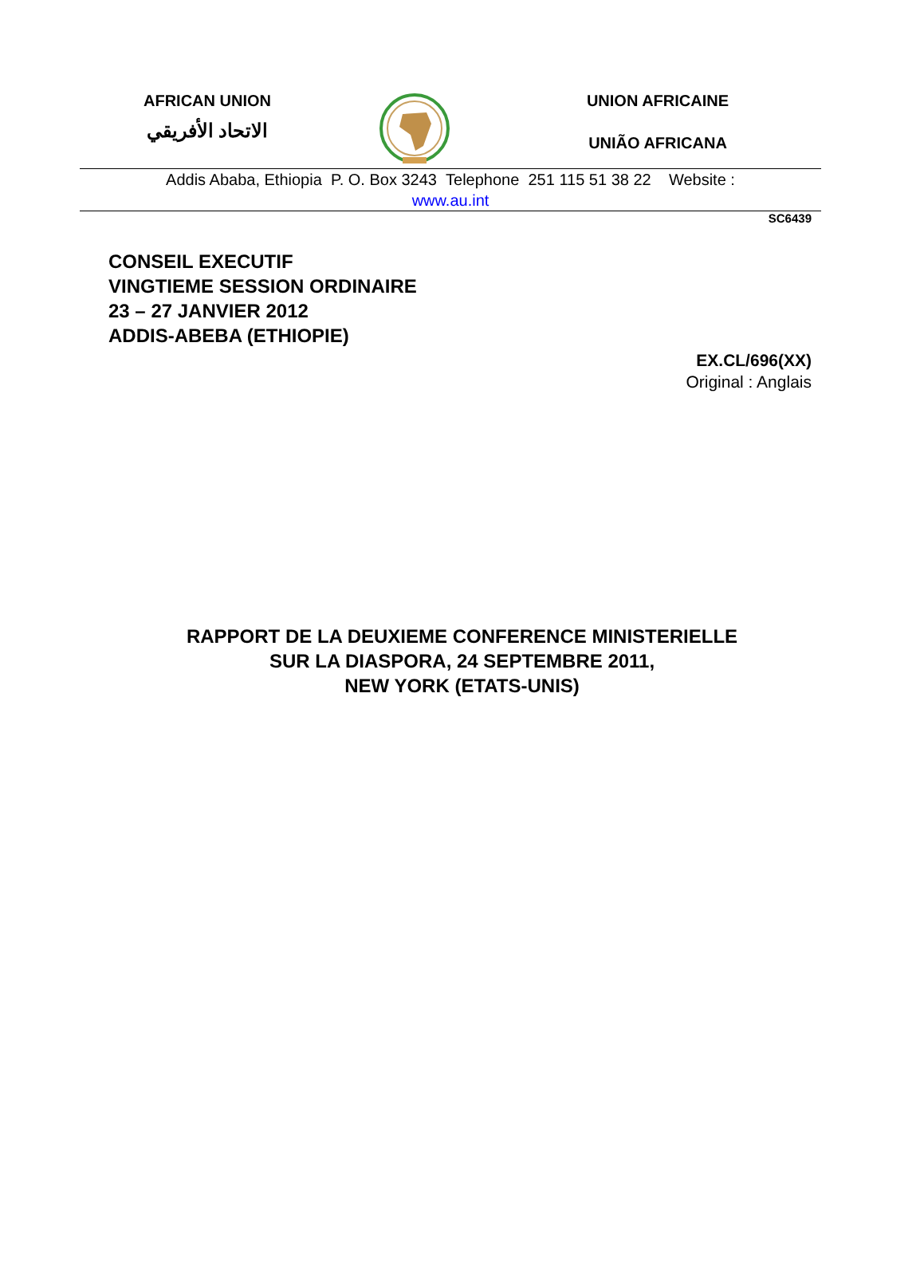AFRICAN UNION
الاتحاد الأفريقي
UNION AFRICAINE
UNIÃO AFRICANA
Addis Ababa, Ethiopia P. O. Box 3243 Telephone 251 115 51 38 22 Website :
www.au.int
SC6439
CONSEIL EXECUTIF
VINGTIEME SESSION ORDINAIRE
23 – 27 JANVIER 2012
ADDIS-ABEBA (ETHIOPIE)
EX.CL/696(XX)
Original : Anglais
RAPPORT DE LA DEUXIEME CONFERENCE MINISTERIELLE
SUR LA DIASPORA, 24 SEPTEMBRE 2011,
NEW YORK (ETATS-UNIS)